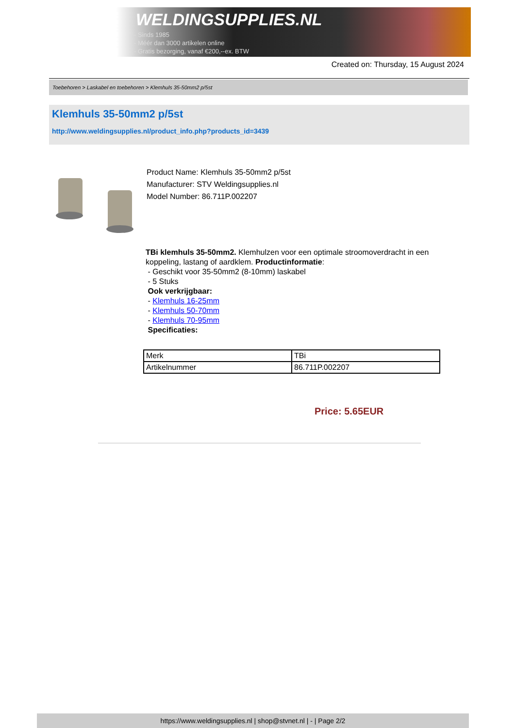WELDINGSUPPLIES.NL
- Sinds 1985
- Méér dan 3000 artikelen online
- Gratis bezorging, vanaf €200,--ex. BTW
Created on: Thursday, 15 August 2024
Toebehoren > Laskabel en toebehoren > Klemhuls 35-50mm2 p/5st
Klemhuls 35-50mm2 p/5st
http://www.weldingsupplies.nl/product_info.php?products_id=3439
Product Name: Klemhuls 35-50mm2 p/5st
Manufacturer: STV Weldingsupplies.nl
Model Number: 86.711P.002207
TBi klemhuls 35-50mm2. Klemhulzen voor een optimale stroomoverdracht in een koppeling, lastang of aardklem. Productinformatie:
- Geschikt voor 35-50mm2 (8-10mm) laskabel
- 5 Stuks
Ook verkrijgbaar:
- Klemhuls 16-25mm
- Klemhuls 50-70mm
- Klemhuls 70-95mm
Specificaties:
| Merk | TBi |
| Artikelnummer | 86.711P.002207 |
Price: 5.65EUR
https://www.weldingsupplies.nl | shop@stvnet.nl | - | Page 2/2